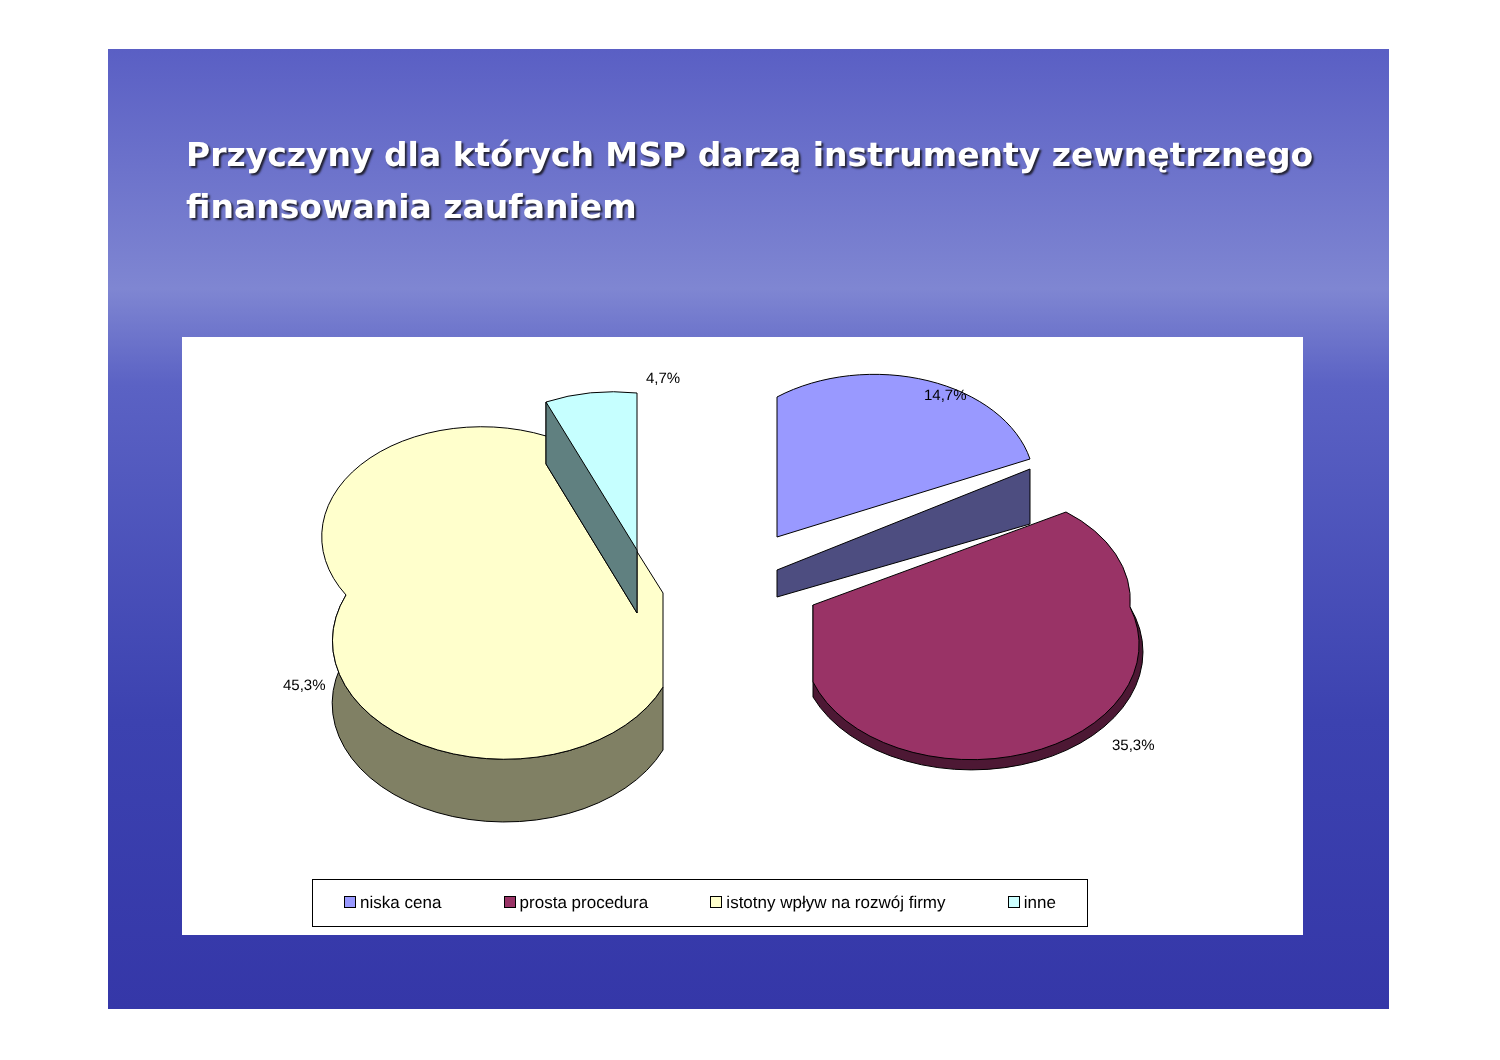Przyczyny dla których MSP darzą instrumenty zewnętrznego finansowania zaufaniem
4,7%
14,7%
45,3%
35,3%
niska cena prosta procedura istotny wpływ na rozwój firmy inne